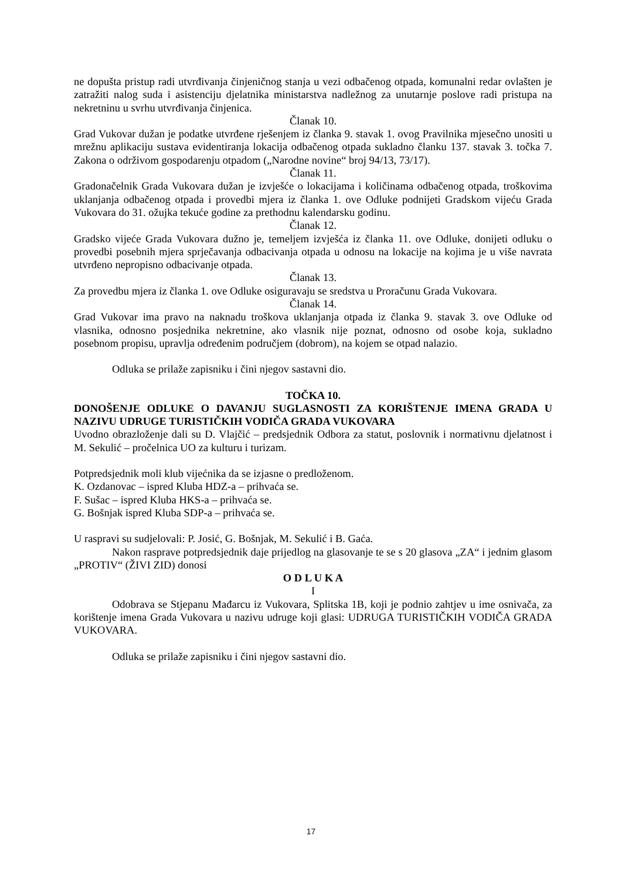ne dopušta pristup radi utvrđivanja činjeničnog stanja u vezi odbačenog otpada, komunalni redar ovlašten je zatražiti nalog suda i asistenciju djelatnika ministarstva nadležnog za unutarnje poslove radi pristupa na nekretninu u svrhu utvrđivanja činjenica.
Članak 10.
Grad Vukovar dužan je podatke utvrđene rješenjem iz članka 9. stavak 1. ovog Pravilnika mjesečno unositi u mrežnu aplikaciju sustava evidentiranja lokacija odbačenog otpada sukladno članku 137. stavak 3. točka 7. Zakona o održivom gospodarenju otpadom („Narodne novine“ broj 94/13, 73/17).
Članak 11.
Gradonačelnik Grada Vukovara dužan je izvješće o lokacijama i količinama odbačenog otpada, troškovima uklanjanja odbačenog otpada i provedbi mjera iz članka 1. ove Odluke podnijeti Gradskom vijeću Grada Vukovara do 31. ožujka tekuće godine za prethodnu kalendarsku godinu.
Članak 12.
Gradsko vijeće Grada Vukovara dužno je, temeljem izvješća iz članka 11. ove Odluke, donijeti odluku o provedbi posebnih mjera sprječavanja odbacivanja otpada u odnosu na lokacije na kojima je u više navrata utvrđeno nepropisno odbacivanje otpada.
Članak 13.
Za provedbu mjera iz članka 1. ove Odluke osiguravaju se sredstva u Proračunu Grada Vukovara.
Članak 14.
Grad Vukovar ima pravo na naknadu troškova uklanjanja otpada iz članka 9. stavak 3. ove Odluke od vlasnika, odnosno posjednika nekretnine, ako vlasnik nije poznat, odnosno od osobe koja, sukladno posebnom propisu, upravlja određenim područjem (dobrom), na kojem se otpad nalazio.
Odluka se prilaže zapisniku i čini njegov sastavni dio.
TOČKA 10.
DONOŠENJE ODLUKE O DAVANJU SUGLASNOSTI ZA KORIŠTENJE IMENA GRADA U NAZIVU UDRUGE TURISTIČKIH VODIČA GRADA VUKOVARA
Uvodno obrazloženje dali su D. Vlajčić – predsjednik Odbora za statut, poslovnik i normativnu djelatnost i M. Sekulić – pročelnica UO za kulturu i turizam.
Potpredsjednik moli klub vijećnika da se izjasne o predloženom.
K. Ozdanovac – ispred Kluba HDZ-a – prihvaća se.
F. Sušac – ispred Kluba HKS-a – prihvaća se.
G. Bošnjak ispred Kluba SDP-a – prihvaća se.
U raspravi su sudjelovali: P. Josić, G. Bošnjak, M. Sekulić i B. Gaća.
Nakon rasprave potpredsjednik daje prijedlog na glasovanje te se s 20 glasova „ZA“ i jednim glasom „PROTIV“ (ŽIVI ZID) donosi
O D L U K A
I
Odobrava se Stjepanu Mađarcu iz Vukovara, Splitska 1B, koji je podnio zahtjev u ime osnivača, za korištenje imena Grada Vukovara u nazivu udruge koji glasi: UDRUGA TURISTIČKIH VODIČA GRADA VUKOVARA.
Odluka se prilaže zapisniku i čini njegov sastavni dio.
17